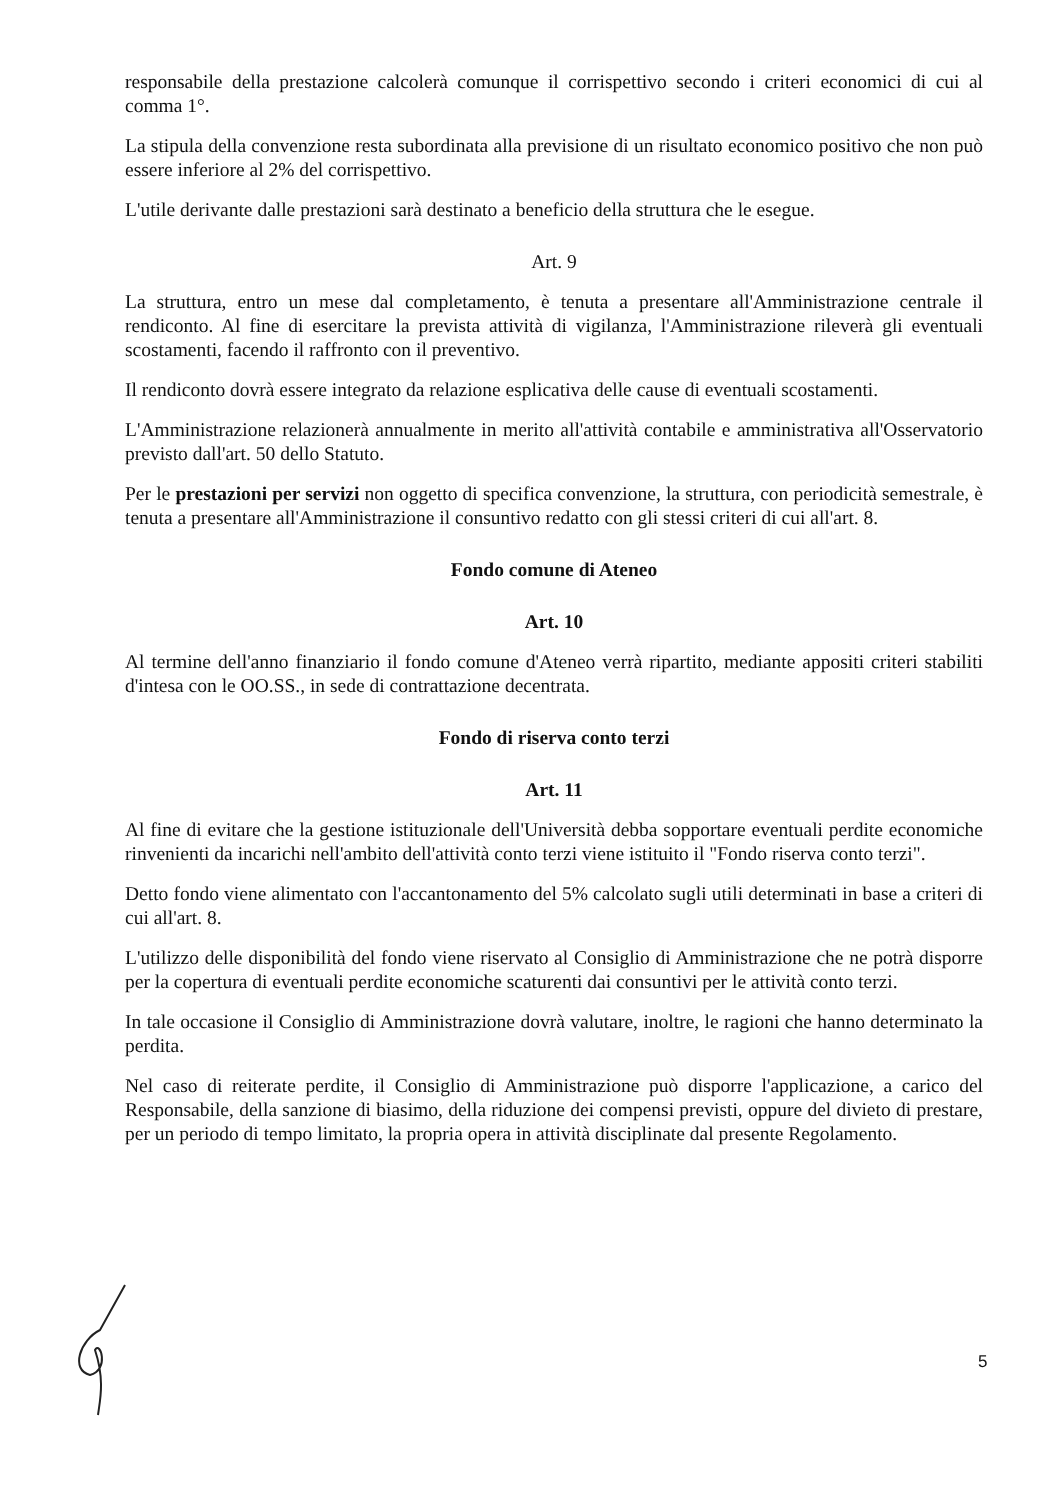responsabile della prestazione calcolerà comunque il corrispettivo secondo i criteri economici di cui al comma 1°.
La stipula della convenzione resta subordinata alla previsione di un risultato economico positivo che non può essere inferiore al 2% del corrispettivo.
L'utile derivante dalle prestazioni sarà destinato a beneficio della struttura che le esegue.
Art. 9
La struttura, entro un mese dal completamento, è tenuta a presentare all'Amministrazione centrale il rendiconto. Al fine di esercitare la prevista attività di vigilanza, l'Amministrazione rileverà gli eventuali scostamenti, facendo il raffronto con il preventivo.
Il rendiconto dovrà essere integrato da relazione esplicativa delle cause di eventuali scostamenti.
L'Amministrazione relazionerà annualmente in merito all'attività contabile e amministrativa all'Osservatorio previsto dall'art. 50 dello Statuto.
Per le prestazioni per servizi non oggetto di specifica convenzione, la struttura, con periodicità semestrale, è tenuta a presentare all'Amministrazione il consuntivo redatto con gli stessi criteri di cui all'art. 8.
Fondo comune di Ateneo
Art. 10
Al termine dell'anno finanziario il fondo comune d'Ateneo verrà ripartito, mediante appositi criteri stabiliti d'intesa con le OO.SS., in sede di contrattazione decentrata.
Fondo di riserva conto terzi
Art. 11
Al fine di evitare che la gestione istituzionale dell'Università debba sopportare eventuali perdite economiche rinvenienti da incarichi nell'ambito dell'attività conto terzi viene istituito il "Fondo riserva conto terzi".
Detto fondo viene alimentato con l'accantonamento del 5% calcolato sugli utili determinati in base a criteri di cui all'art. 8.
L'utilizzo delle disponibilità del fondo viene riservato al Consiglio di Amministrazione che ne potrà disporre per la copertura di eventuali perdite economiche scaturenti dai consuntivi per le attività conto terzi.
In tale occasione il Consiglio di Amministrazione dovrà valutare, inoltre, le ragioni che hanno determinato la perdita.
Nel caso di reiterate perdite, il Consiglio di Amministrazione può disporre l'applicazione, a carico del Responsabile, della sanzione di biasimo, della riduzione dei compensi previsti, oppure del divieto di prestare, per un periodo di tempo limitato, la propria opera in attività disciplinate dal presente Regolamento.
5